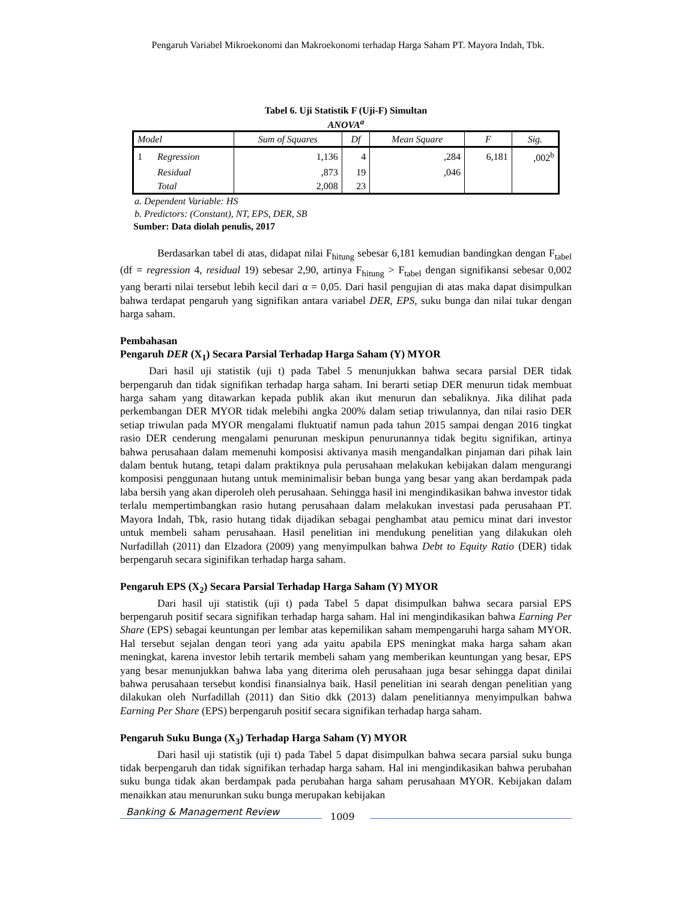Pengaruh Variabel Mikroekonomi dan Makroekonomi terhadap Harga Saham PT. Mayora Indah, Tbk.
Tabel 6. Uji Statistik F (Uji-F) Simultan
ANOVA<sup>a</sup>
| Model | | Sum of Squares | Df | Mean Square | F | Sig. |
| --- | --- | --- | --- | --- | --- | --- |
| 1 | Regression | 1,136 | 4 | ,284 | 6,181 | ,002<sup>b</sup> |
| | Residual | ,873 | 19 | ,046 | | |
| | Total | 2,008 | 23 | | | |
a. Dependent Variable: HS
b. Predictors: (Constant), NT, EPS, DER, SB
Sumber: Data diolah penulis, 2017
Berdasarkan tabel di atas, didapat nilai F<sub>hitung</sub> sebesar 6,181 kemudian bandingkan dengan F<sub>tabel</sub> (df = regression 4, residual 19) sebesar 2,90, artinya F<sub>hitung</sub> > F<sub>tabel</sub> dengan signifikansi sebesar 0,002 yang berarti nilai tersebut lebih kecil dari α = 0,05. Dari hasil pengujian di atas maka dapat disimpulkan bahwa terdapat pengaruh yang signifikan antara variabel DER, EPS, suku bunga dan nilai tukar dengan harga saham.
Pembahasan
Pengaruh DER (X<sub>1</sub>) Secara Parsial Terhadap Harga Saham (Y) MYOR
Dari hasil uji statistik (uji t) pada Tabel 5 menunjukkan bahwa secara parsial DER tidak berpengaruh dan tidak signifikan terhadap harga saham. Ini berarti setiap DER menurun tidak membuat harga saham yang ditawarkan kepada publik akan ikut menurun dan sebaliknya. Jika dilihat pada perkembangan DER MYOR tidak melebihi angka 200% dalam setiap triwulannya, dan nilai rasio DER setiap triwulan pada MYOR mengalami fluktuatif namun pada tahun 2015 sampai dengan 2016 tingkat rasio DER cenderung mengalami penurunan meskipun penurunannya tidak begitu signifikan, artinya bahwa perusahaan dalam memenuhi komposisi aktivanya masih mengandalkan pinjaman dari pihak lain dalam bentuk hutang, tetapi dalam praktiknya pula perusahaan melakukan kebijakan dalam mengurangi komposisi penggunaan hutang untuk meminimalisir beban bunga yang besar yang akan berdampak pada laba bersih yang akan diperoleh oleh perusahaan. Sehingga hasil ini mengindikasikan bahwa investor tidak terlalu mempertimbangkan rasio hutang perusahaan dalam melakukan investasi pada perusahaan PT. Mayora Indah, Tbk, rasio hutang tidak dijadikan sebagai penghambat atau pemicu minat dari investor untuk membeli saham perusahaan. Hasil penelitian ini mendukung penelitian yang dilakukan oleh Nurfadillah (2011) dan Elzadora (2009) yang menyimpulkan bahwa Debt to Equity Ratio (DER) tidak berpengaruh secara siginifikan terhadap harga saham.
Pengaruh EPS (X<sub>2</sub>) Secara Parsial Terhadap Harga Saham (Y) MYOR
Dari hasil uji statistik (uji t) pada Tabel 5 dapat disimpulkan bahwa secara parsial EPS berpengaruh positif secara signifikan terhadap harga saham. Hal ini mengindikasikan bahwa Earning Per Share (EPS) sebagai keuntungan per lembar atas kepemilikan saham mempengaruhi harga saham MYOR. Hal tersebut sejalan dengan teori yang ada yaitu apabila EPS meningkat maka harga saham akan meningkat, karena investor lebih tertarik membeli saham yang memberikan keuntungan yang besar, EPS yang besar menunjukkan bahwa laba yang diterima oleh perusahaan juga besar sehingga dapat dinilai bahwa perusahaan tersebut kondisi finansialnya baik. Hasil penelitian ini searah dengan penelitian yang dilakukan oleh Nurfadillah (2011) dan Sitio dkk (2013) dalam penelitiannya menyimpulkan bahwa Earning Per Share (EPS) berpengaruh positif secara signifikan terhadap harga saham.
Pengaruh Suku Bunga (X<sub>3</sub>) Terhadap Harga Saham (Y) MYOR
Dari hasil uji statistik (uji t) pada Tabel 5 dapat disimpulkan bahwa secara parsial suku bunga tidak berpengaruh dan tidak signifikan terhadap harga saham. Hal ini mengindikasikan bahwa perubahan suku bunga tidak akan berdampak pada perubahan harga saham perusahaan MYOR. Kebijakan dalam menaikkan atau menurunkan suku bunga merupakan kebijakan
Banking & Management Review 1009